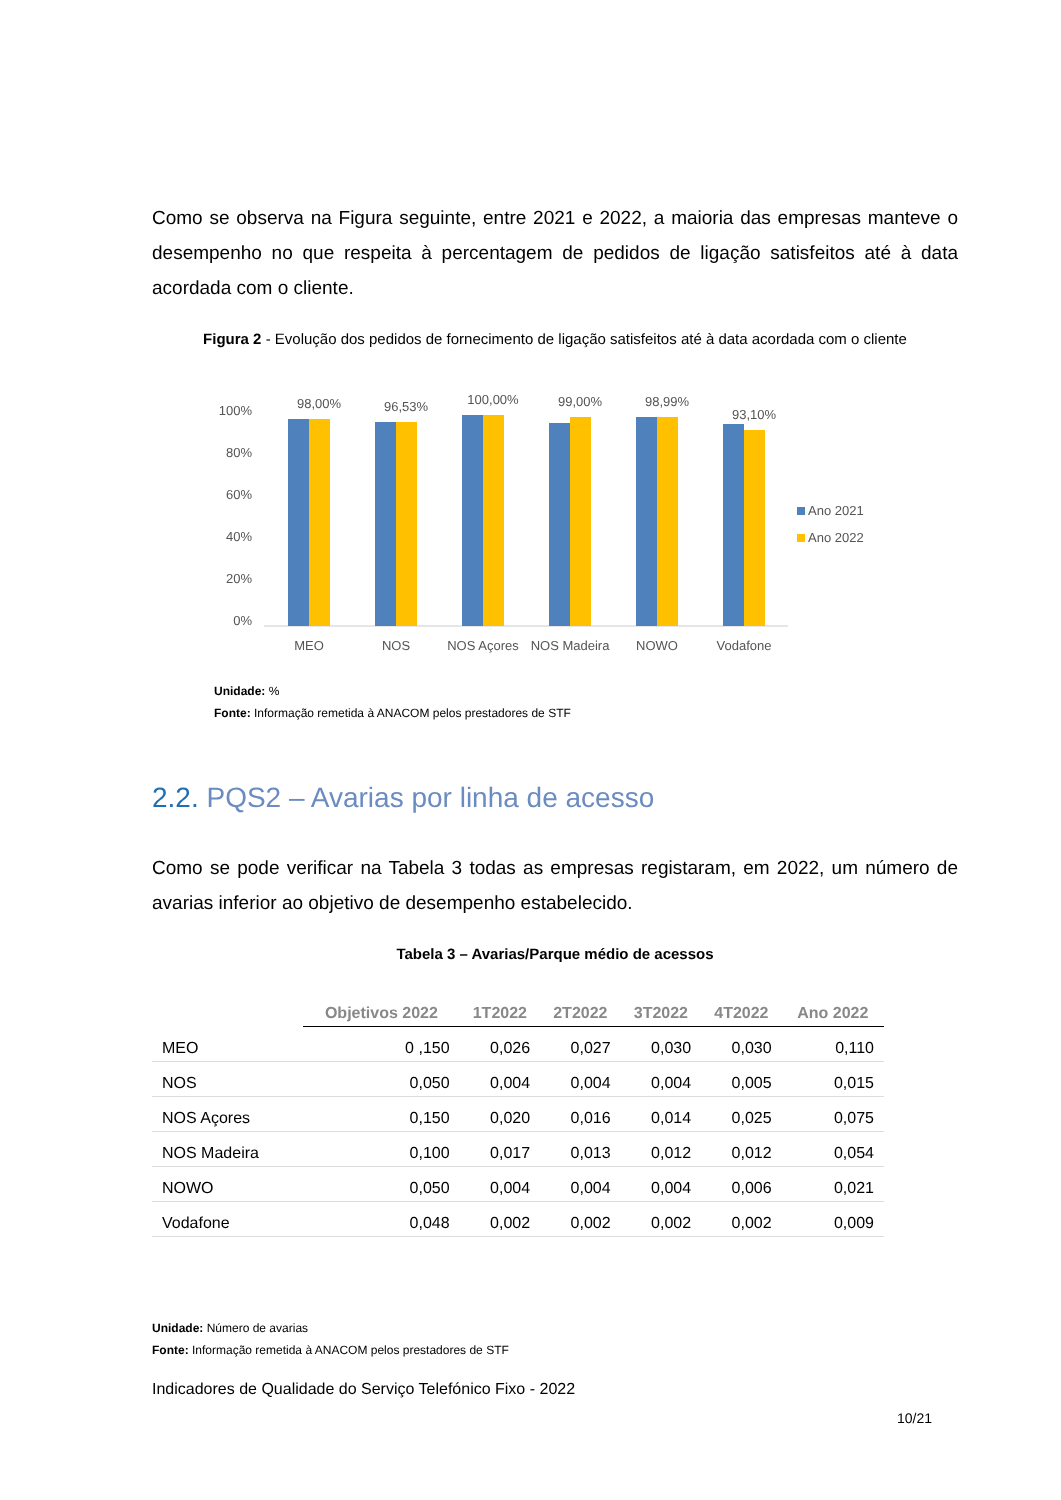Como se observa na Figura seguinte, entre 2021 e 2022, a maioria das empresas manteve o desempenho no que respeita à percentagem de pedidos de ligação satisfeitos até à data acordada com o cliente.
Figura 2 - Evolução dos pedidos de fornecimento de ligação satisfeitos até à data acordada com o cliente
100%
80%
60%
40%
20%
0%
98,00%
MEO
96,53%
NOS
100,00%
NOS Açores
99,00%
NOS Madeira
98,99%
NOWO
93,10%
Vodafone
Ano 2021
Ano 2022
Unidade: %
Fonte: Informação remetida à ANACOM pelos prestadores de STF
2.2. PQS2 – Avarias por linha de acesso
Como se pode verificar na Tabela 3 todas as empresas registaram, em 2022, um número de avarias inferior ao objetivo de desempenho estabelecido.
Tabela 3 – Avarias/Parque médio de acessos
| | Objetivos 2022 | 1T2022 | 2T2022 | 3T2022 | 4T2022 | Ano 2022 |
| --- | --- | --- | --- | --- | --- | --- |
| MEO | 0 ,150 | 0,026 | 0,027 | 0,030 | 0,030 | 0,110 |
| NOS | 0,050 | 0,004 | 0,004 | 0,004 | 0,005 | 0,015 |
| NOS Açores | 0,150 | 0,020 | 0,016 | 0,014 | 0,025 | 0,075 |
| NOS Madeira | 0,100 | 0,017 | 0,013 | 0,012 | 0,012 | 0,054 |
| NOWO | 0,050 | 0,004 | 0,004 | 0,004 | 0,006 | 0,021 |
| Vodafone | 0,048 | 0,002 | 0,002 | 0,002 | 0,002 | 0,009 |
Unidade: Número de avarias
Fonte: Informação remetida à ANACOM pelos prestadores de STF
Indicadores de Qualidade do Serviço Telefónico Fixo - 2022
10/21